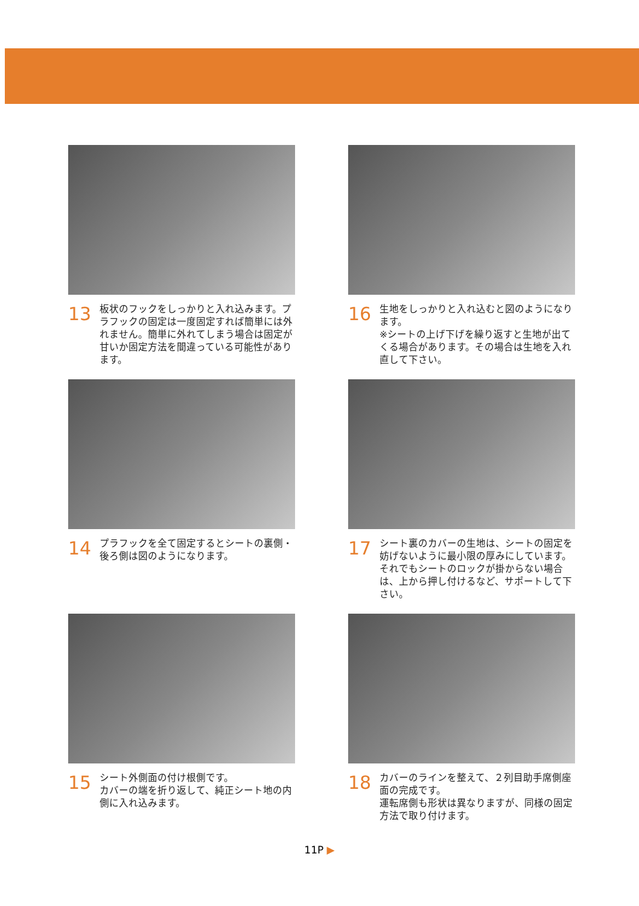13
板状のフックをしっかりと入れ込みます。プラフックの固定は一度固定すれば簡単には外れません。簡単に外れてしまう場合は固定が甘いか固定方法を間違っている可能性があります。
16
生地をしっかりと入れ込むと図のようになります。
※シートの上げ下げを繰り返すと生地が出てくる場合があります。その場合は生地を入れ直して下さい。
14
プラフックを全て固定するとシートの裏側・後ろ側は図のようになります。
17
シート裏のカバーの生地は、シートの固定を妨げないように最小限の厚みにしています。それでもシートのロックが掛からない場合は、上から押し付けるなど、サポートして下さい。
15
シート外側面の付け根側です。
カバーの端を折り返して、純正シート地の内側に入れ込みます。
18
カバーのラインを整えて、２列目助手席側座面の完成です。
運転席側も形状は異なりますが、同様の固定方法で取り付けます。
11P ▶